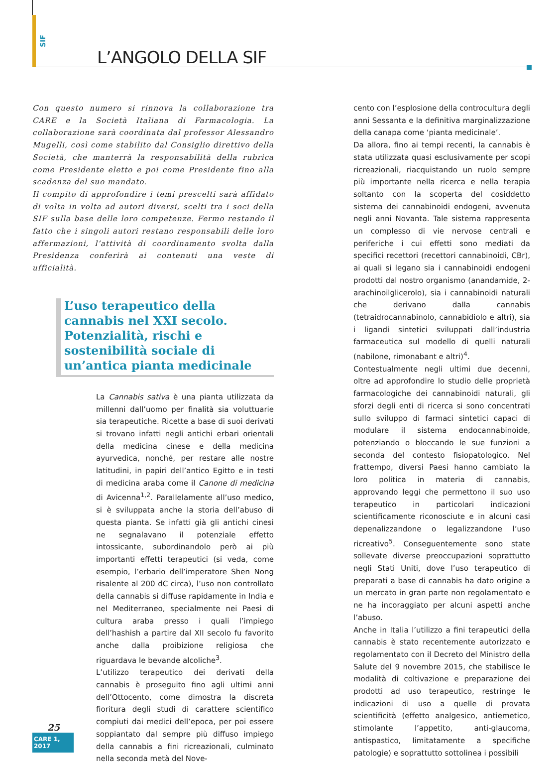SIF
L’ANGOLO DELLA SIF
Con questo numero si rinnova la collaborazione tra CARE e la Società Italiana di Farmacologia. La collaborazione sarà coordinata dal professor Alessandro Mugelli, così come stabilito dal Consiglio direttivo della Società, che manterrà la responsabilità della rubrica come Presidente eletto e poi come Presidente fino alla scadenza del suo mandato.
Il compito di approfondire i temi prescelti sarà affidato di volta in volta ad autori diversi, scelti tra i soci della SIF sulla base delle loro competenze. Fermo restando il fatto che i singoli autori restano responsabili delle loro affermazioni, l’attività di coordinamento svolta dalla Presidenza conferirà ai contenuti una veste di ufficialità.
L’uso terapeutico della cannabis nel XXI secolo. Potenzialità, rischi e sostenibilità sociale di un’antica pianta medicinale
La Cannabis sativa è una pianta utilizzata da millenni dall’uomo per finalità sia voluttuarie sia terapeutiche. Ricette a base di suoi derivati si trovano infatti negli antichi erbari orientali della medicina cinese e della medicina ayurvedica, nonché, per restare alle nostre latitudini, in papiri dell’antico Egitto e in testi di medicina araba come il Canone di medicina di Avicenna<sup>1,2</sup>. Parallelamente all’uso medico, si è sviluppata anche la storia dell’abuso di questa pianta. Se infatti già gli antichi cinesi ne segnalavano il potenziale effetto intossicante, subordinandolo però ai più importanti effetti terapeutici (si veda, come esempio, l’erbario dell’imperatore Shen Nong risalente al 200 dC circa), l’uso non controllato della cannabis si diffuse rapidamente in India e nel Mediterraneo, specialmente nei Paesi di cultura araba presso i quali l’impiego dell’hashish a partire dal XII secolo fu favorito anche dalla proibizione religiosa che riguardava le bevande alcoliche<sup>3</sup>.
L’utilizzo terapeutico dei derivati della cannabis è proseguito fino agli ultimi anni dell’Ottocento, come dimostra la discreta fioritura degli studi di carattere scientifico compiuti dai medici dell’epoca, per poi essere soppiantato dal sempre più diffuso impiego della cannabis a fini ricreazionali, culminato nella seconda metà del Nove-
cento con l’esplosione della controcultura degli anni Sessanta e la definitiva marginalizzazione della canapa come ‘pianta medicinale’.
Da allora, fino ai tempi recenti, la cannabis è stata utilizzata quasi esclusivamente per scopi ricreazionali, riacquistando un ruolo sempre più importante nella ricerca e nella terapia soltanto con la scoperta del cosiddetto sistema dei cannabinoidi endogeni, avvenuta negli anni Novanta. Tale sistema rappresenta un complesso di vie nervose centrali e periferiche i cui effetti sono mediati da specifici recettori (recettori cannabinoidi, CBr), ai quali si legano sia i cannabinoidi endogeni prodotti dal nostro organismo (anandamide, 2-arachinoilglicerolo), sia i cannabinoidi naturali che derivano dalla cannabis (tetraidrocannabinolo, cannabidiolo e altri), sia i ligandi sintetici sviluppati dall’industria farmaceutica sul modello di quelli naturali (nabilone, rimonabant e altri)<sup>4</sup>.
Contestualmente negli ultimi due decenni, oltre ad approfondire lo studio delle proprietà farmacologiche dei cannabinoidi naturali, gli sforzi degli enti di ricerca si sono concentrati sullo sviluppo di farmaci sintetici capaci di modulare il sistema endocannabinoide, potenziando o bloccando le sue funzioni a seconda del contesto fisiopatologico. Nel frattempo, diversi Paesi hanno cambiato la loro politica in materia di cannabis, approvando leggi che permettono il suo uso terapeutico in particolari indicazioni scientificamente riconosciute e in alcuni casi depenalizzandone o legalizzandone l’uso ricreativo<sup>5</sup>. Conseguentemente sono state sollevate diverse preoccupazioni soprattutto negli Stati Uniti, dove l’uso terapeutico di preparati a base di cannabis ha dato origine a un mercato in gran parte non regolamentato e ne ha incoraggiato per alcuni aspetti anche l’abuso.
Anche in Italia l’utilizzo a fini terapeutici della cannabis è stato recentemente autorizzato e regolamentato con il Decreto del Ministro della Salute del 9 novembre 2015, che stabilisce le modalità di coltivazione e preparazione dei prodotti ad uso terapeutico, restringe le indicazioni di uso a quelle di provata scientificità (effetto analgesico, antiemetico, stimolante l’appetito, anti-glaucoma, antispastico, limitatamente a specifiche patologie) e soprattutto sottolinea i possibili
25
CARE 1, 2017